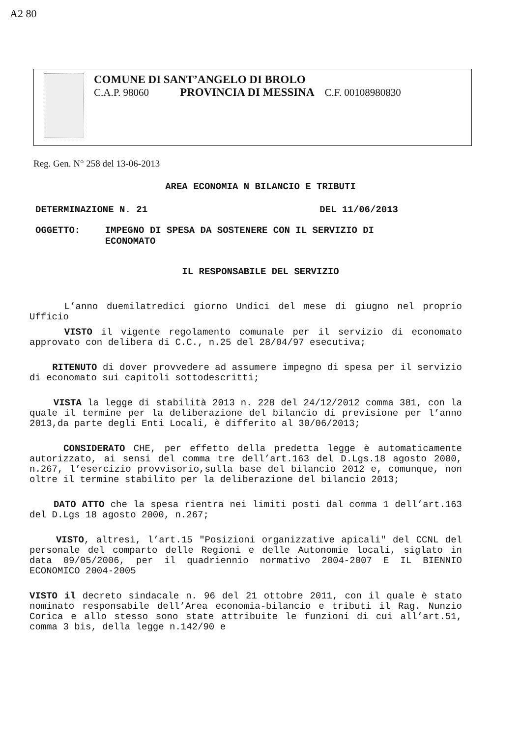A2 80
COMUNE DI SANT’ANGELO DI BROLO
C.A.P. 98060 PROVINCIA DI MESSINA C.F. 00108980830
Reg. Gen. N° 258 del 13-06-2013
AREA ECONOMIA N BILANCIO E TRIBUTI
DETERMINAZIONE N. 21 DEL 11/06/2013
OGGETTO: IMPEGNO DI SPESA DA SOSTENERE CON IL SERVIZIO DI ECONOMATO
IL RESPONSABILE DEL SERVIZIO
L’anno duemilatredici giorno Undici del mese di giugno nel proprio Ufficio
VISTO il vigente regolamento comunale per il servizio di economato approvato con delibera di C.C., n.25 del 28/04/97 esecutiva;
RITENUTO di dover provvedere ad assumere impegno di spesa per il servizio di economato sui capitoli sottodescritti;
VISTA la legge di stabilità 2013 n. 228 del 24/12/2012 comma 381, con la quale il termine per la deliberazione del bilancio di previsione per l’anno 2013,da parte degli Enti Locali, è differito al 30/06/2013;
CONSIDERATO CHE, per effetto della predetta legge è automaticamente autorizzato, ai sensi del comma tre dell’art.163 del D.Lgs.18 agosto 2000, n.267, l’esercizio provvisorio,sulla base del bilancio 2012 e, comunque, non oltre il termine stabilito per la deliberazione del bilancio 2013;
DATO ATTO che la spesa rientra nei limiti posti dal comma 1 dell’art.163 del D.Lgs 18 agosto 2000, n.267;
VISTO, altresì, l’art.15 "Posizioni organizzative apicali" del CCNL del personale del comparto delle Regioni e delle Autonomie locali, siglato in data 09/05/2006, per il quadriennio normativo 2004-2007 E IL BIENNIO ECONOMICO 2004-2005
VISTO il decreto sindacale n. 96 del 21 ottobre 2011, con il quale è stato nominato responsabile dell’Area economia-bilancio e tributi il Rag. Nunzio Corica e allo stesso sono state attribuite le funzioni di cui all’art.51, comma 3 bis, della legge n.142/90 e